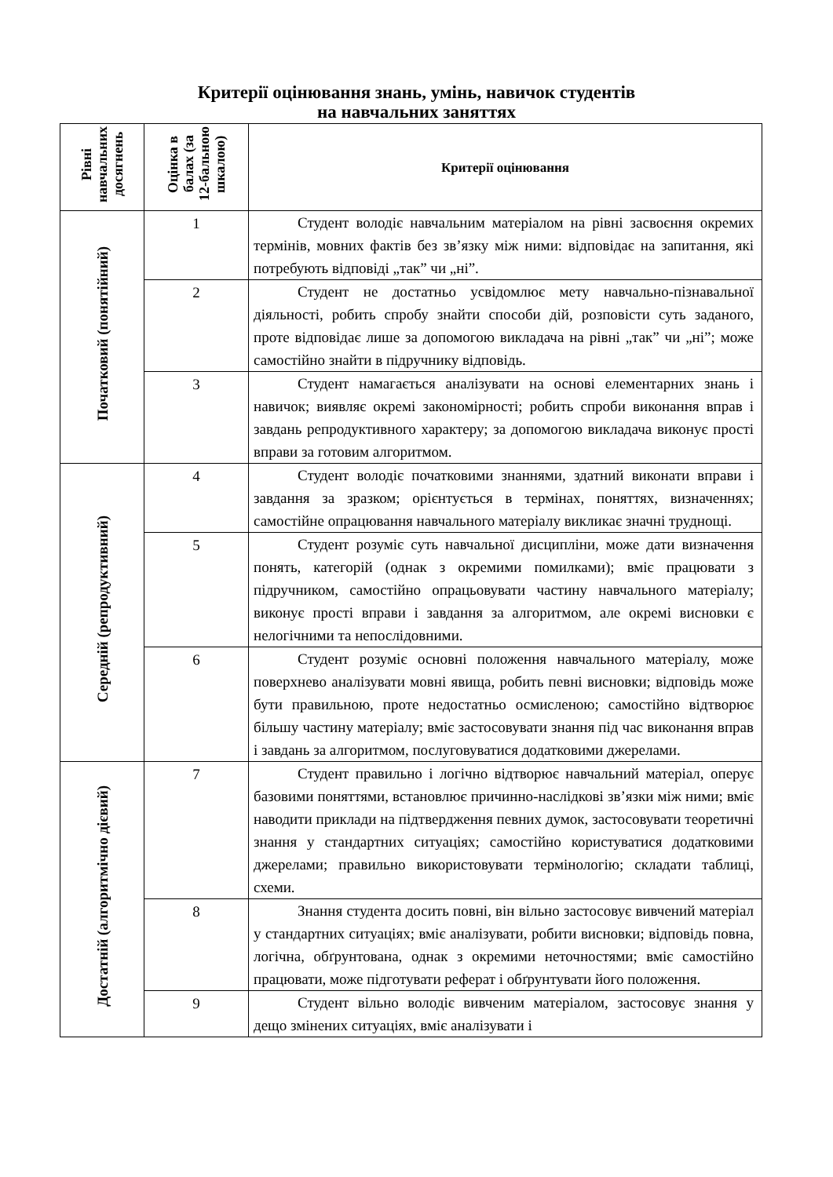Критерії оцінювання знань, умінь, навичок студентів
на навчальних заняттях
| Рівні навчальних досягнень | Оцінка в балах (за 12-бальною шкалою) | Критерії оцінювання |
| --- | --- | --- |
| Початковий (понятійний) | 1 | Студент володіє навчальним матеріалом на рівні засвоєння окремих термінів, мовних фактів без зв’язку між ними: відповідає на запитання, які потребують відповіді „так” чи „ні”. |
| | 2 | Студент не достатньо усвідомлює мету навчально-пізнавальної діяльності, робить спробу знайти способи дій, розповісти суть заданого, проте відповідає лише за допомогою викладача на рівні „так” чи „ні”; може самостійно знайти в підручнику відповідь. |
| | 3 | Студент намагається аналізувати на основі елементарних знань і навичок; виявляє окремі закономірності; робить спроби виконання вправ і завдань репродуктивного характеру; за допомогою викладача виконує прості вправи за готовим алгоритмом. |
| Середній (репродуктивний) | 4 | Студент володіє початковими знаннями, здатний виконати вправи і завдання за зразком; орієнтується в термінах, поняттях, визначеннях; самостійне опрацювання навчального матеріалу викликає значні труднощі. |
| | 5 | Студент розуміє суть навчальної дисципліни, може дати визначення понять, категорій (однак з окремими помилками); вміє працювати з підручником, самостійно опрацьовувати частину навчального матеріалу; виконує прості вправи і завдання за алгоритмом, але окремі висновки є нелогічними та непослідовними. |
| | 6 | Студент розуміє основні положення навчального матеріалу, може поверхнево аналізувати мовні явища, робить певні висновки; відповідь може бути правильною, проте недостатньо осмисленою; самостійно відтворює більшу частину матеріалу; вміє застосовувати знання під час виконання вправ і завдань за алгоритмом, послуговуватися додатковими джерелами. |
| Достатній (алгоритмічно дієвий) | 7 | Студент правильно і логічно відтворює навчальний матеріал, оперує базовими поняттями, встановлює причинно-наслідкові зв’язки між ними; вміє наводити приклади на підтвердження певних думок, застосовувати теоретичні знання у стандартних ситуаціях; самостійно користуватися додатковими джерелами; правильно використовувати термінологію; складати таблиці, схеми. |
| | 8 | Знання студента досить повні, він вільно застосовує вивчений матеріал у стандартних ситуаціях; вміє аналізувати, робити висновки; відповідь повна, логічна, обґрунтована, однак з окремими неточностями; вміє самостійно працювати, може підготувати реферат і обґрунтувати його положення. |
| | 9 | Студент вільно володіє вивченим матеріалом, застосовує знання у дещо змінених ситуаціях, вміє аналізувати і |